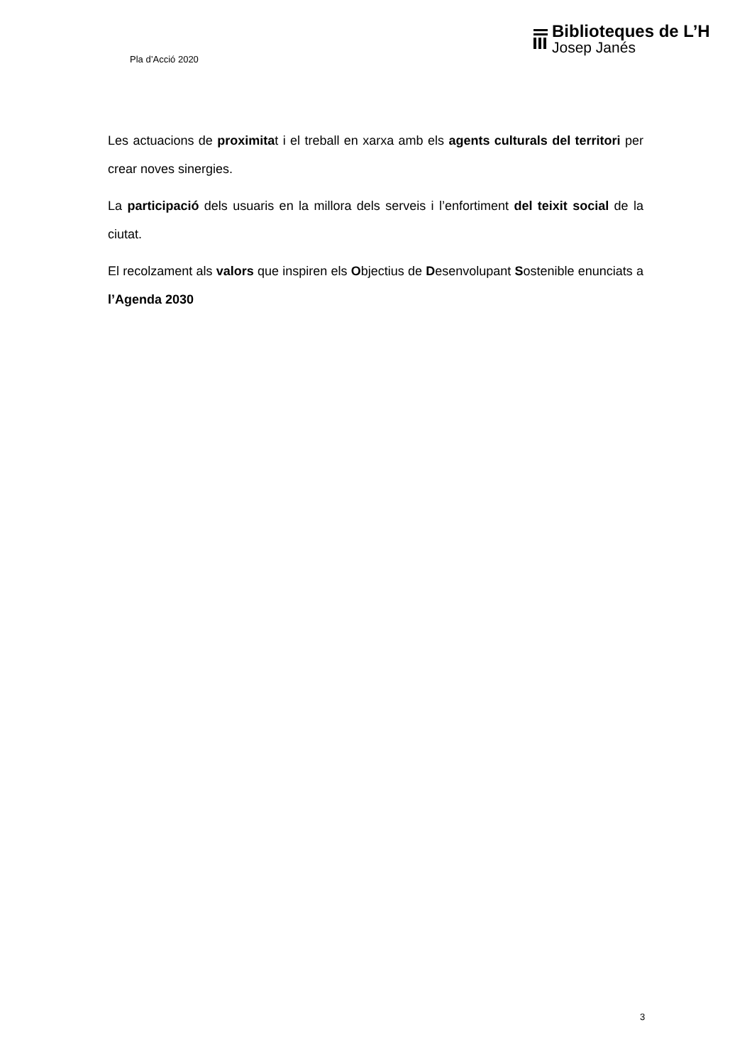Pla d’Acció 2020
Biblioteques de L’H
Josep Janés
Les actuacions de proximitat i el treball en xarxa amb els agents culturals del territori per crear noves sinergies.
La participació dels usuaris en la millora dels serveis i l’enfortiment del teixit social de la ciutat.
El recolzament als valors que inspiren els Objectius de Desenvolupant Sostenible enunciats a l’Agenda 2030
3